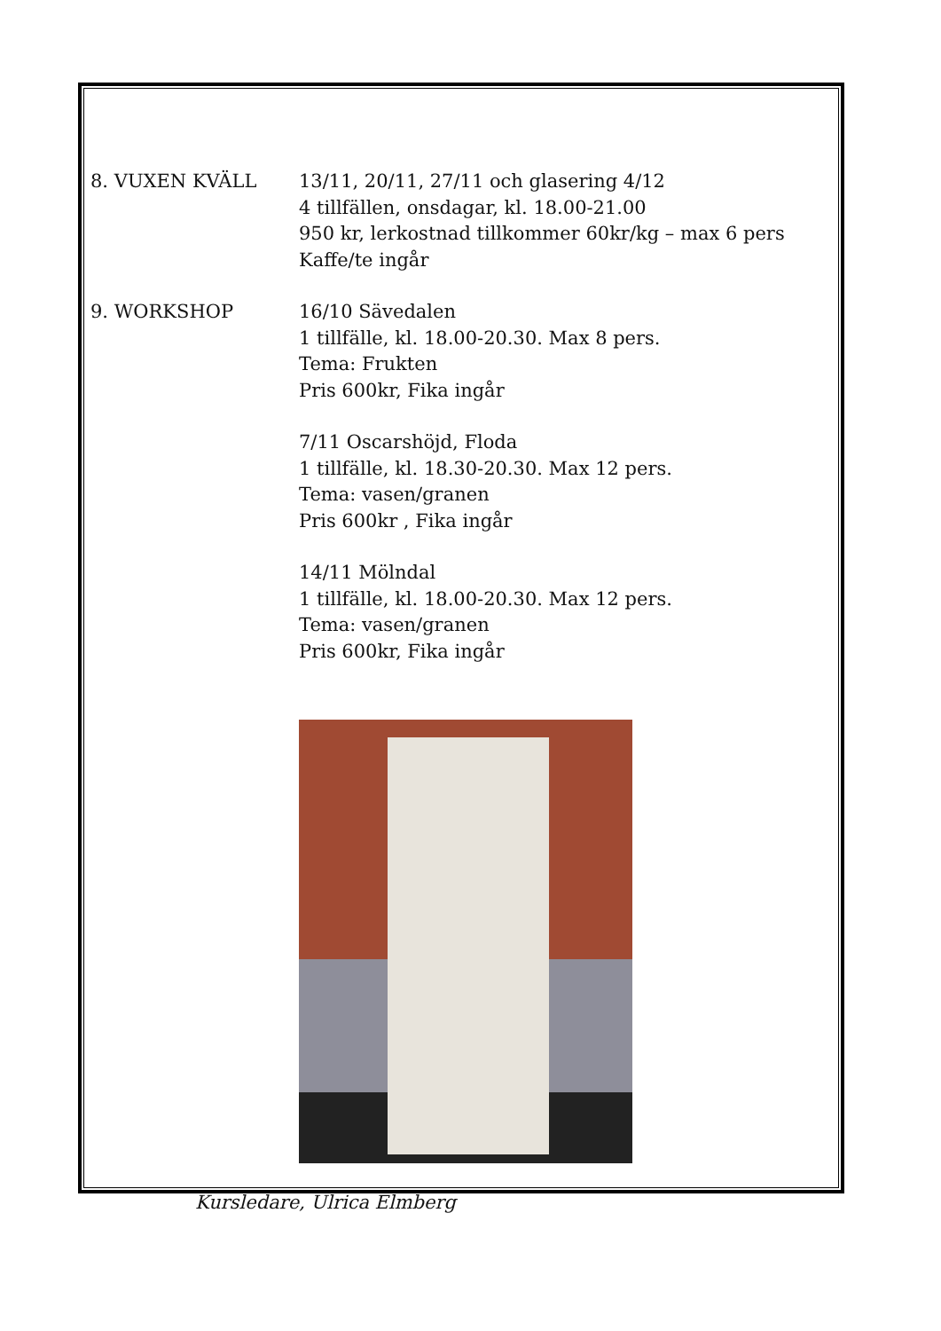8. VUXEN KVÄLL 13/11, 20/11, 27/11 och glasering 4/12
4 tillfällen, onsdagar, kl. 18.00-21.00
950 kr, lerkostnad tillkommer 60kr/kg – max 6 pers
Kaffe/te ingår
9. WORKSHOP 16/10 Sävedalen
1 tillfälle, kl. 18.00-20.30. Max 8 pers.
Tema: Frukten
Pris 600kr, Fika ingår
7/11 Oscarshöjd, Floda
1 tillfälle, kl. 18.30-20.30. Max 12 pers.
Tema: vasen/granen
Pris 600kr , Fika ingår
14/11 Mölndal
1 tillfälle, kl. 18.00-20.30. Max 12 pers.
Tema: vasen/granen
Pris 600kr, Fika ingår
Kursledare, Ulrica Elmberg